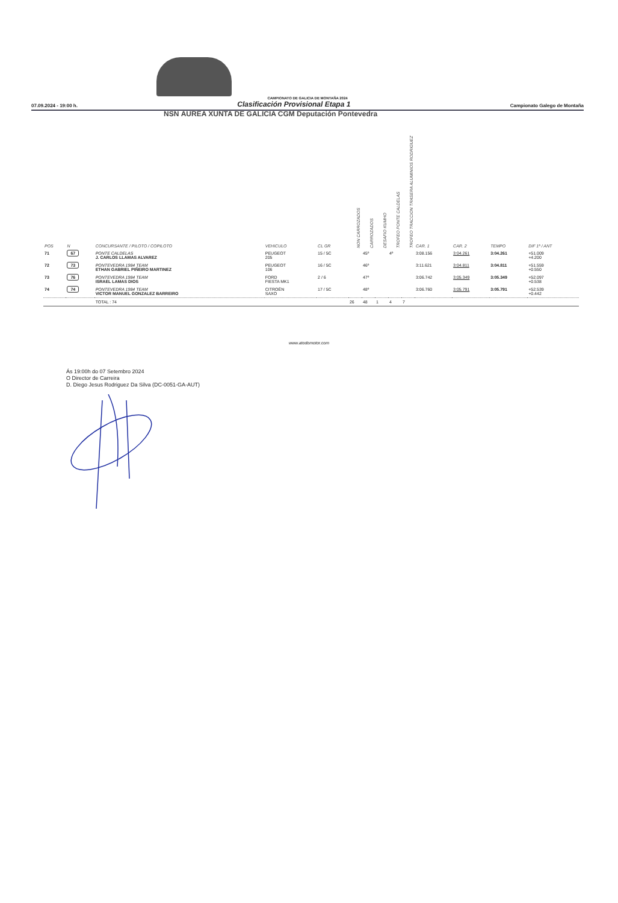NSN ÁUREA XUNTA DE GALICIA CGM Deputación Pontevedra
CAMPIONATO DE GALICIA DE MONTAÑA 2024
07.09.2024 - 19:00 h. Clasificación Provisional Etapa 1 Campionato Galego de Montaña
| POS | N | CONCURSANTE / PILOTO / COPILOTO | VEHICULO | CL GR | NON CARROZADOS | CARROZADOS | DESAFIO KUMHO | TROFEO PONTE CALDELAS | TROFEO TRACCION TRASERA ALUMINIOS RODRIGUEZ | CAR. 1 | CAR. 2 | TEMPO | DIF 1º / ANT |
| --- | --- | --- | --- | --- | --- | --- | --- | --- | --- | --- | --- | --- | --- |
| 71 | 67 | PONTE CALDELAS J. CARLOS LLAMAS ALVAREZ | PEUGEOT 205 | 15 / 5C | | 45º | | 4º | | 3:08.156 | 3:04.261 | 3:04.261 | +51.009 +4.200 |
| 72 | 73 | PONTEVEDRA 1984 TEAM ETHAN GABRIEL PIÑEIRO MARTINEZ | PEUGEOT 106 | 16 / 5C | | 46º | | | | 3:11.621 | 3:04.811 | 3:04.811 | +51.559 +0.550 |
| 73 | 76 | PONTEVEDRA 1984 TEAM ISRAEL LAMAS DIOS | FORD FIESTA MK1 | 2 / 6 | | 47º | | | | 3:06.742 | 3:05.349 | 3:05.349 | +52.097 +0.538 |
| 74 | 74 | PONTEVEDRA 1984 TEAM VICTOR MANUEL GONZALEZ BARREIRO | CITROËN SAXO | 17 / 5C | | 48º | | | | 3:06.760 | 3:05.791 | 3:05.791 | +52.539 +0.442 |
| | | TOTAL : 74 | | | 26 | 48 | 1 | 4 | 7 | | | | |
www.atodomotor.com
Ás 19:00h do 07 Setembro 2024
O Director de Carreira
D. Diego Jesus Rodriguez Da Silva (DC-0051-GA-AUT)